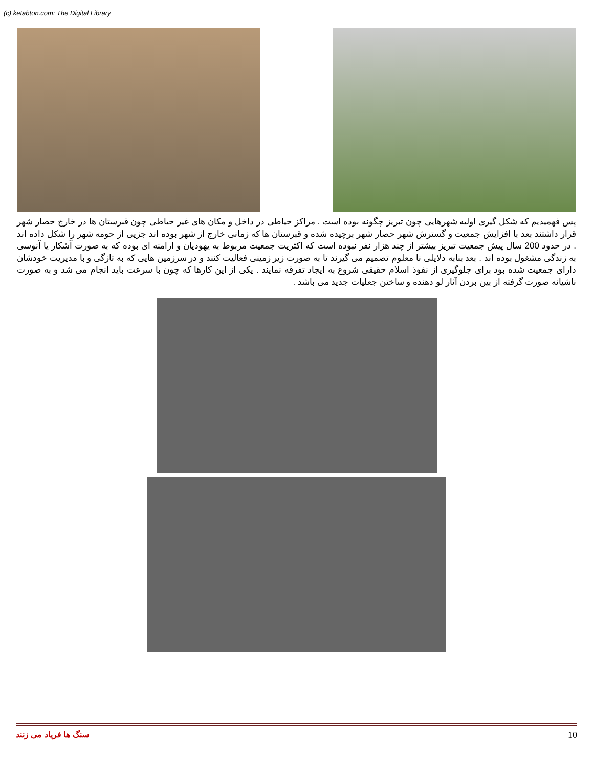(c) ketabton.com: The Digital Library
پس فهمیدیم که شکل گیری اولیه شهرهایی چون تبریز چگونه بوده است . مراکز حیاطی در داخل و مکان های غیر حیاطی چون قبرستان ها در خارج حصار شهر قرار داشتند بعد با افزایش جمعیت و گسترش شهر حصار شهر برچیده شده و قبرستان ها که زمانی خارج از شهر بوده اند جزیی از حومه شهر را شکل داده اند . در حدود 200 سال پیش جمعیت تبریز بیشتر از چند هزار نفر نبوده است که اکثریت جمعیت مربوط به یهودیان و ارامنه ای بوده که به صورت آشکار یا آنوسی به زندگی مشغول بوده اند . بعد بنابه دلایلی نا معلوم تصمیم می گیرند تا به صورت زیر زمینی فعالیت کنند و در سرزمین هایی که به تازگی و با مدیریت خودشان دارای جمعیت شده بود برای جلوگیری از نفوذ اسلام حقیقی شروع به ایجاد تفرقه نمایند . یکی از این کارها که چون با سرعت باید انجام می شد و به صورت ناشیانه صورت گرفته از بین بردن آثار لو دهنده و ساختن جعلیات جدید می باشد .
سنگ ها فریاد می زنند 10